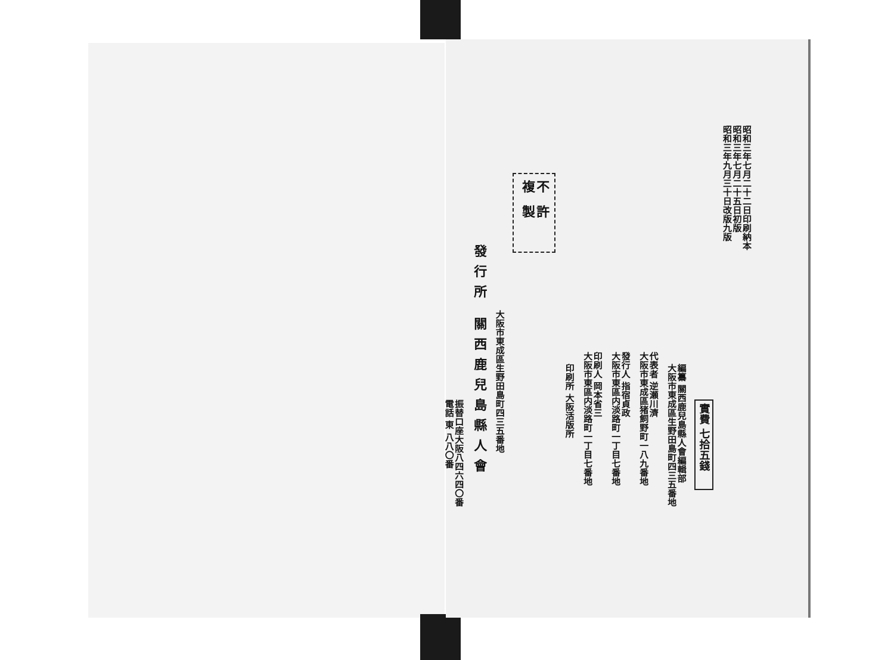昭和三年七月二十二日印刷納本
昭和三年七月二十五日初版
昭和三年九月三十日改版九版
實費 七拾五錢
編纂 關西鹿兒島縣人會編輯部
大阪市東成區生野田島町四三五番地
代表者 逆瀬川濟
大阪市東成區猪飼野町一八九番地
發行人 指宿貞政
大阪市東區内淡路町一丁目七番地
印刷人 岡本省三
大阪市東區内淡路町一丁目七番地
印刷所 大阪活版所
不許複製
大阪市東成區生野田島町四三五番地
發行所 關西鹿兒島縣人會
振替口座大阪八四六四〇番
電話 東 八八〇番